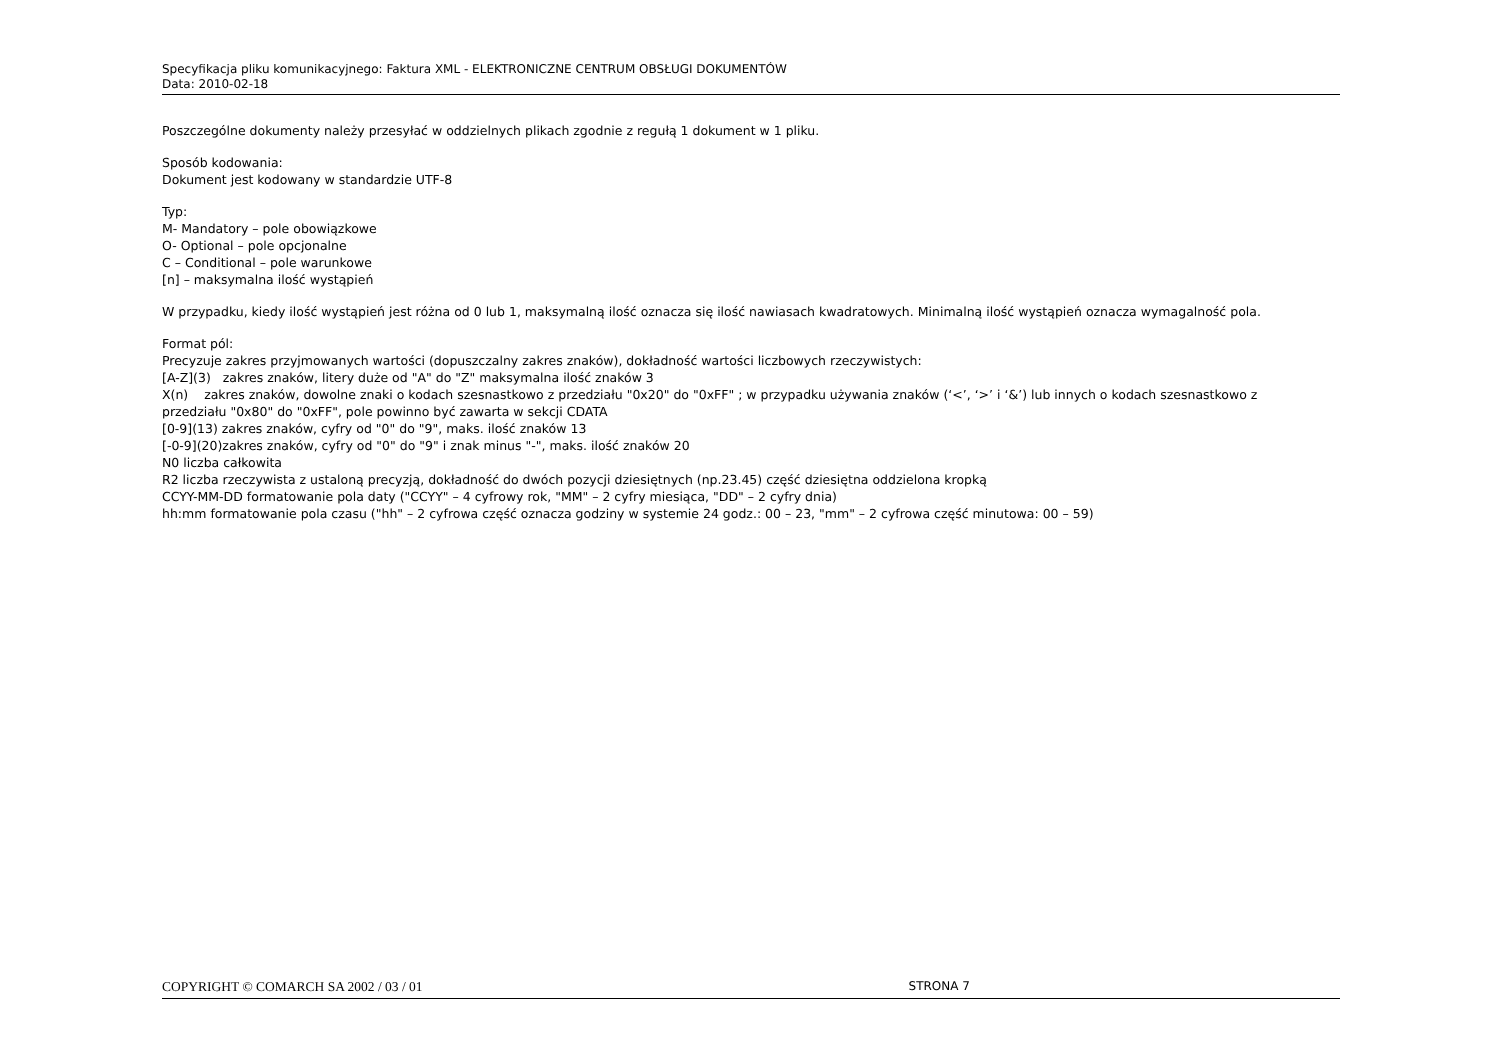Specyfikacja pliku komunikacyjnego: Faktura XML - ELEKTRONICZNE CENTRUM OBSŁUGI DOKUMENTÓW
Data: 2010-02-18
Poszczególne dokumenty należy przesyłać w oddzielnych plikach zgodnie z regułą 1 dokument w 1 pliku.
Sposób kodowania:
Dokument jest kodowany w standardzie UTF-8
Typ:
M- Mandatory – pole obowiązkowe
O- Optional – pole opcjonalne
C – Conditional – pole warunkowe
[n] – maksymalna ilość wystąpień
W przypadku, kiedy ilość wystąpień jest różna od 0 lub 1, maksymalną ilość oznacza się ilość nawiasach kwadratowych. Minimalną ilość wystąpień oznacza wymagalność pola.
Format pól:
Precyzuje zakres przyjmowanych wartości (dopuszczalny zakres znaków), dokładność wartości liczbowych rzeczywistych:
[A-Z](3) zakres znaków, litery duże od "A" do "Z" maksymalna ilość znaków 3
X(n) zakres znaków, dowolne znaki o kodach szesnastkowo z przedziału "0x20" do "0xFF" ; w przypadku używania znaków (‘<’, ‘>’ i ‘&’) lub innych o kodach szesnastkowo z przedziału "0x80" do "0xFF", pole powinno być zawarta w sekcji CDATA
[0-9](13) zakres znaków, cyfry od "0" do "9", maks. ilość znaków 13
[-0-9](20)zakres znaków, cyfry od "0" do "9" i znak minus "-", maks. ilość znaków 20
N0 liczba całkowita
R2 liczba rzeczywista z ustaloną precyzją, dokładność do dwóch pozycji dziesiętnych (np.23.45) część dziesiętna oddzielona kropką
CCYY-MM-DD formatowanie pola daty ("CCYY" – 4 cyfrowy rok, "MM" – 2 cyfry miesiąca, "DD" – 2 cyfry dnia)
hh:mm formatowanie pola czasu ("hh" – 2 cyfrowa część oznacza godziny w systemie 24 godz.: 00 – 23, "mm" – 2 cyfrowa część minutowa: 00 – 59)
COPYRIGHT © COMARCH SA 2002 / 03 / 01 STRONA 7